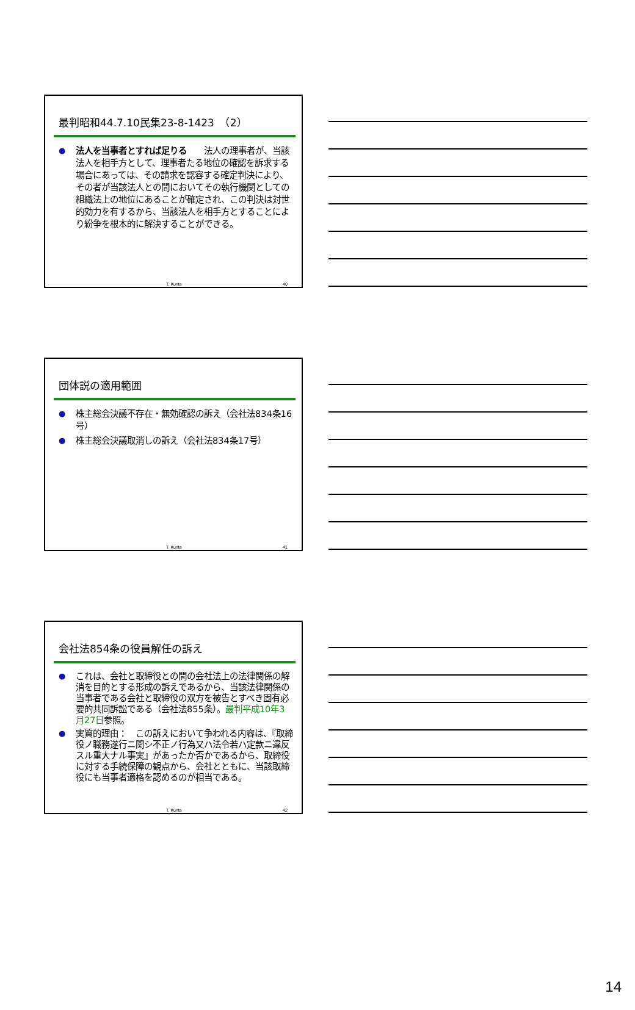最判昭和44.7.10民集23-8-1423　（2）
● 法人を当事者とすれば足りる　　法人の理事者が、当該法人を相手方として、理事者たる地位の確認を訴求する場合にあっては、その請求を認容する確定判決により、その者が当該法人との間においてその執行機関としての組織法上の地位にあることが確定され、この判決は対世的効力を有するから、当該法人を相手方とすることにより紛争を根本的に解決することができる。
T. Kurita 40
団体説の適用範囲
● 株主総会決議不存在・無効確認の訴え（会社法834条16号）
● 株主総会決議取消しの訴え（会社法834条17号）
T. Kurita 41
会社法854条の役員解任の訴え
● これは、会社と取締役との間の会社法上の法律関係の解消を目的とする形成の訴えであるから、当該法律関係の当事者である会社と取締役の双方を被告とすべき固有必要的共同訴訟である（会社法855条）。最判平成10年3月27日参照。
● 実質的理由：　この訴えにおいて争われる内容は、『取締役ノ職務遂行ニ関シ不正ノ行為又ハ法令若ハ定款ニ違反スル重大ナル事実』があったか否かであるから、取締役に対する手続保障の観点から、会社とともに、当該取締役にも当事者適格を認めるのが相当である。
T. Kurita 42
14